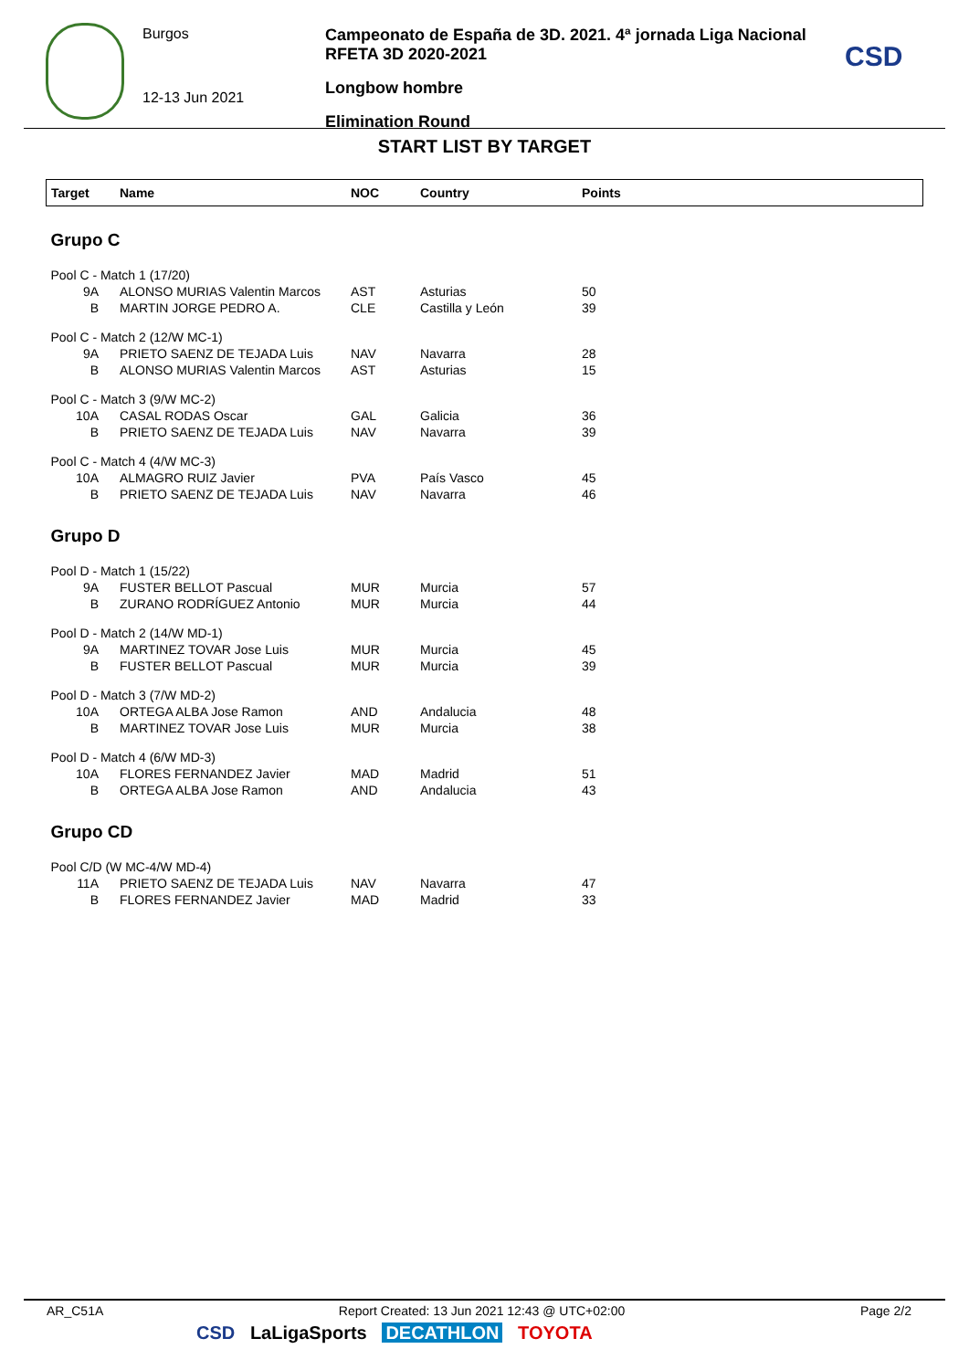Burgos
12-13 Jun 2021
Campeonato de España de 3D. 2021. 4ª jornada Liga Nacional RFETA 3D 2020-2021
Longbow hombre
Elimination Round
CSD
START LIST BY TARGET
| Target | Name | NOC | Country | Points |
| --- | --- | --- | --- | --- |
| Grupo C | | | | |
| Pool C - Match 1 (17/20) | | | | |
| 9A | ALONSO MURIAS Valentin Marcos | AST | Asturias | 50 |
| B | MARTIN JORGE PEDRO A. | CLE | Castilla y León | 39 |
| Pool C - Match 2 (12/W MC-1) | | | | |
| 9A | PRIETO SAENZ DE TEJADA Luis | NAV | Navarra | 28 |
| B | ALONSO MURIAS Valentin Marcos | AST | Asturias | 15 |
| Pool C - Match 3 (9/W MC-2) | | | | |
| 10A | CASAL RODAS Oscar | GAL | Galicia | 36 |
| B | PRIETO SAENZ DE TEJADA Luis | NAV | Navarra | 39 |
| Pool C - Match 4 (4/W MC-3) | | | | |
| 10A | ALMAGRO RUIZ Javier | PVA | País Vasco | 45 |
| B | PRIETO SAENZ DE TEJADA Luis | NAV | Navarra | 46 |
| Grupo D | | | | |
| Pool D - Match 1 (15/22) | | | | |
| 9A | FUSTER BELLOT Pascual | MUR | Murcia | 57 |
| B | ZURANO RODRÍGUEZ Antonio | MUR | Murcia | 44 |
| Pool D - Match 2 (14/W MD-1) | | | | |
| 9A | MARTINEZ TOVAR Jose Luis | MUR | Murcia | 45 |
| B | FUSTER BELLOT Pascual | MUR | Murcia | 39 |
| Pool D - Match 3 (7/W MD-2) | | | | |
| 10A | ORTEGA ALBA Jose Ramon | AND | Andalucia | 48 |
| B | MARTINEZ TOVAR Jose Luis | MUR | Murcia | 38 |
| Pool D - Match 4 (6/W MD-3) | | | | |
| 10A | FLORES FERNANDEZ Javier | MAD | Madrid | 51 |
| B | ORTEGA ALBA Jose Ramon | AND | Andalucia | 43 |
| Grupo CD | | | | |
| Pool C/D (W MC-4/W MD-4) | | | | |
| 11A | PRIETO SAENZ DE TEJADA Luis | NAV | Navarra | 47 |
| B | FLORES FERNANDEZ Javier | MAD | Madrid | 33 |
AR_C51A Report Created: 13 Jun 2021 12:43 @ UTC+02:00 Page 2/2
CSD LaLigaSports DECATHLON TOYOTA